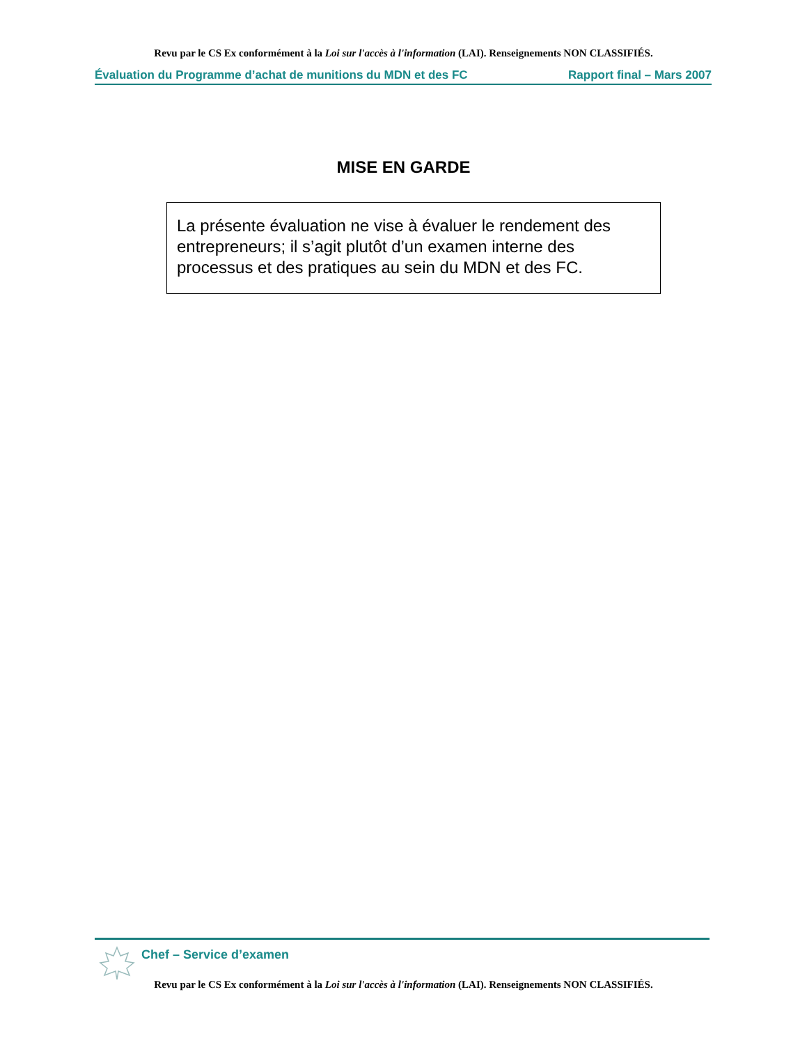Revu par le CS Ex conformément à la Loi sur l'accès à l'information (LAI). Renseignements NON CLASSIFIÉS.
Évaluation du Programme d’achat de munitions du MDN et des FC Rapport final – Mars 2007
MISE EN GARDE
La présente évaluation ne vise à évaluer le rendement des entrepreneurs; il s’agit plutôt d’un examen interne des processus et des pratiques au sein du MDN et des FC.
Chef – Service d’examen
Revu par le CS Ex conformément à la Loi sur l'accès à l'information (LAI). Renseignements NON CLASSIFIÉS.